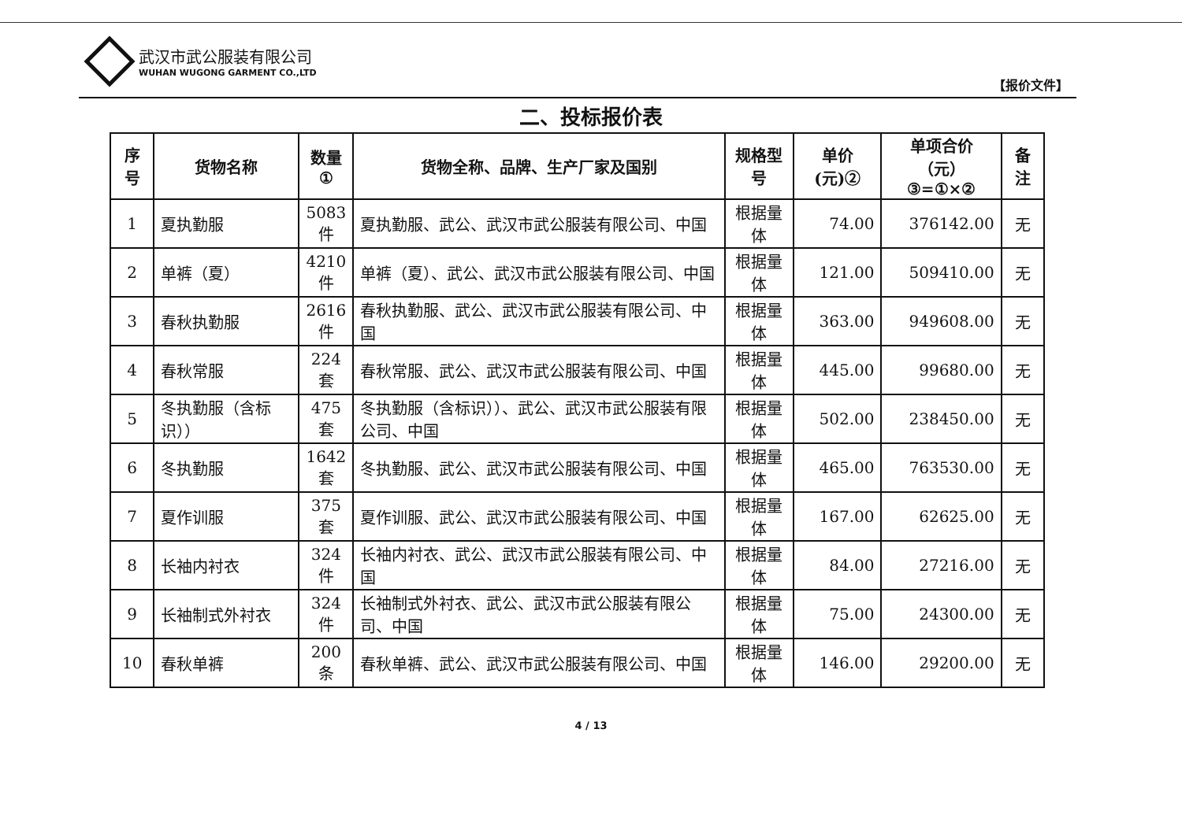武汉市武公服装有限公司
WUHAN WUGONG GARMENT CO.,LTD
【报价文件】
二、投标报价表
| 序号 | 货物名称 | 数量 ① | 货物全称、品牌、生产厂家及国别 | 规格型号 | 单价(元)② | 单项合价（元） ③=①×② | 备注 |
| --- | --- | --- | --- | --- | --- | --- | --- |
| 1 | 夏执勤服 | 5083 件 | 夏执勤服、武公、武汉市武公服装有限公司、中国 | 根据量体 | 74.00 | 376142.00 | 无 |
| 2 | 单裤（夏） | 4210 件 | 单裤（夏）、武公、武汉市武公服装有限公司、中国 | 根据量体 | 121.00 | 509410.00 | 无 |
| 3 | 春秋执勤服 | 2616 件 | 春秋执勤服、武公、武汉市武公服装有限公司、中国 | 根据量体 | 363.00 | 949608.00 | 无 |
| 4 | 春秋常服 | 224 套 | 春秋常服、武公、武汉市武公服装有限公司、中国 | 根据量体 | 445.00 | 99680.00 | 无 |
| 5 | 冬执勤服（含标识）） | 475 套 | 冬执勤服（含标识））、武公、武汉市武公服装有限公司、中国 | 根据量体 | 502.00 | 238450.00 | 无 |
| 6 | 冬执勤服 | 1642 套 | 冬执勤服、武公、武汉市武公服装有限公司、中国 | 根据量体 | 465.00 | 763530.00 | 无 |
| 7 | 夏作训服 | 375 套 | 夏作训服、武公、武汉市武公服装有限公司、中国 | 根据量体 | 167.00 | 62625.00 | 无 |
| 8 | 长袖内衬衣 | 324 件 | 长袖内衬衣、武公、武汉市武公服装有限公司、中国 | 根据量体 | 84.00 | 27216.00 | 无 |
| 9 | 长袖制式外衬衣 | 324 件 | 长袖制式外衬衣、武公、武汉市武公服装有限公司、中国 | 根据量体 | 75.00 | 24300.00 | 无 |
| 10 | 春秋单裤 | 200 条 | 春秋单裤、武公、武汉市武公服装有限公司、中国 | 根据量体 | 146.00 | 29200.00 | 无 |
4 / 13